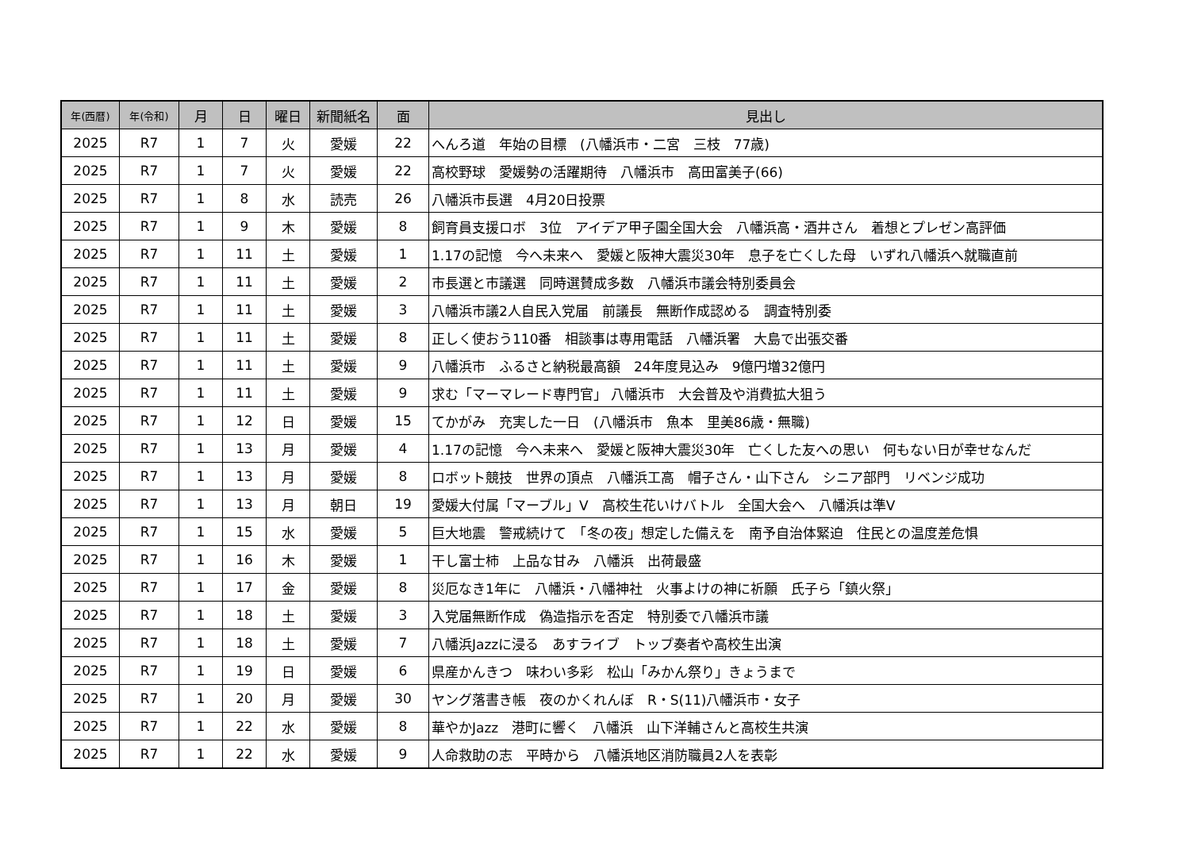| 年(西暦) | 年(令和) | 月 | 日 | 曜日 | 新聞紙名 | 面 | 見出し |
| --- | --- | --- | --- | --- | --- | --- | --- |
| 2025 | R7 | 1 | 7 | 火 | 愛媛 | 22 | へんろ道 年始の目標 (八幡浜市・二宮 三枝 77歳) |
| 2025 | R7 | 1 | 7 | 火 | 愛媛 | 22 | 高校野球 愛媛勢の活躍期待 八幡浜市 高田富美子(66) |
| 2025 | R7 | 1 | 8 | 水 | 読売 | 26 | 八幡浜市長選 4月20日投票 |
| 2025 | R7 | 1 | 9 | 木 | 愛媛 | 8 | 飼育員支援ロボ 3位 アイデア甲子園全国大会 八幡浜高・酒井さん 着想とプレゼン高評価 |
| 2025 | R7 | 1 | 11 | 土 | 愛媛 | 1 | 1.17の記憶 今へ未来へ 愛媛と阪神大震災30年 息子を亡くした母 いずれ八幡浜へ就職直前 |
| 2025 | R7 | 1 | 11 | 土 | 愛媛 | 2 | 市長選と市議選 同時選賛成多数 八幡浜市議会特別委員会 |
| 2025 | R7 | 1 | 11 | 土 | 愛媛 | 3 | 八幡浜市議2人自民入党届 前議長 無断作成認める 調査特別委 |
| 2025 | R7 | 1 | 11 | 土 | 愛媛 | 8 | 正しく使おう110番 相談事は専用電話 八幡浜署 大島で出張交番 |
| 2025 | R7 | 1 | 11 | 土 | 愛媛 | 9 | 八幡浜市 ふるさと納税最高額 24年度見込み 9億円増32億円 |
| 2025 | R7 | 1 | 11 | 土 | 愛媛 | 9 | 求む「マーマレード専門官」 八幡浜市 大会普及や消費拡大狙う |
| 2025 | R7 | 1 | 12 | 日 | 愛媛 | 15 | てかがみ 充実した一日 (八幡浜市 魚本 里美86歳・無職) |
| 2025 | R7 | 1 | 13 | 月 | 愛媛 | 4 | 1.17の記憶 今へ未来へ 愛媛と阪神大震災30年 亡くした友への思い 何もない日が幸せなんだ |
| 2025 | R7 | 1 | 13 | 月 | 愛媛 | 8 | ロボット競技 世界の頂点 八幡浜工高 帽子さん・山下さん シニア部門 リベンジ成功 |
| 2025 | R7 | 1 | 13 | 月 | 朝日 | 19 | 愛媛大付属「マーブル」V 高校生花いけバトル 全国大会へ 八幡浜は準V |
| 2025 | R7 | 1 | 15 | 水 | 愛媛 | 5 | 巨大地震 警戒続けて 「冬の夜」想定した備えを 南予自治体緊迫 住民との温度差危惧 |
| 2025 | R7 | 1 | 16 | 木 | 愛媛 | 1 | 干し富士柿 上品な甘み 八幡浜 出荷最盛 |
| 2025 | R7 | 1 | 17 | 金 | 愛媛 | 8 | 災厄なき1年に 八幡浜・八幡神社 火事よけの神に祈願 氏子ら「鎮火祭」 |
| 2025 | R7 | 1 | 18 | 土 | 愛媛 | 3 | 入党届無断作成 偽造指示を否定 特別委で八幡浜市議 |
| 2025 | R7 | 1 | 18 | 土 | 愛媛 | 7 | 八幡浜Jazzに浸る あすライブ トップ奏者や高校生出演 |
| 2025 | R7 | 1 | 19 | 日 | 愛媛 | 6 | 県産かんきつ 味わい多彩 松山「みかん祭り」きょうまで |
| 2025 | R7 | 1 | 20 | 月 | 愛媛 | 30 | ヤング落書き帳 夜のかくれんぼ R・S(11)八幡浜市・女子 |
| 2025 | R7 | 1 | 22 | 水 | 愛媛 | 8 | 華やかJazz 港町に響く 八幡浜 山下洋輔さんと高校生共演 |
| 2025 | R7 | 1 | 22 | 水 | 愛媛 | 9 | 人命救助の志 平時から 八幡浜地区消防職員2人を表彰 |